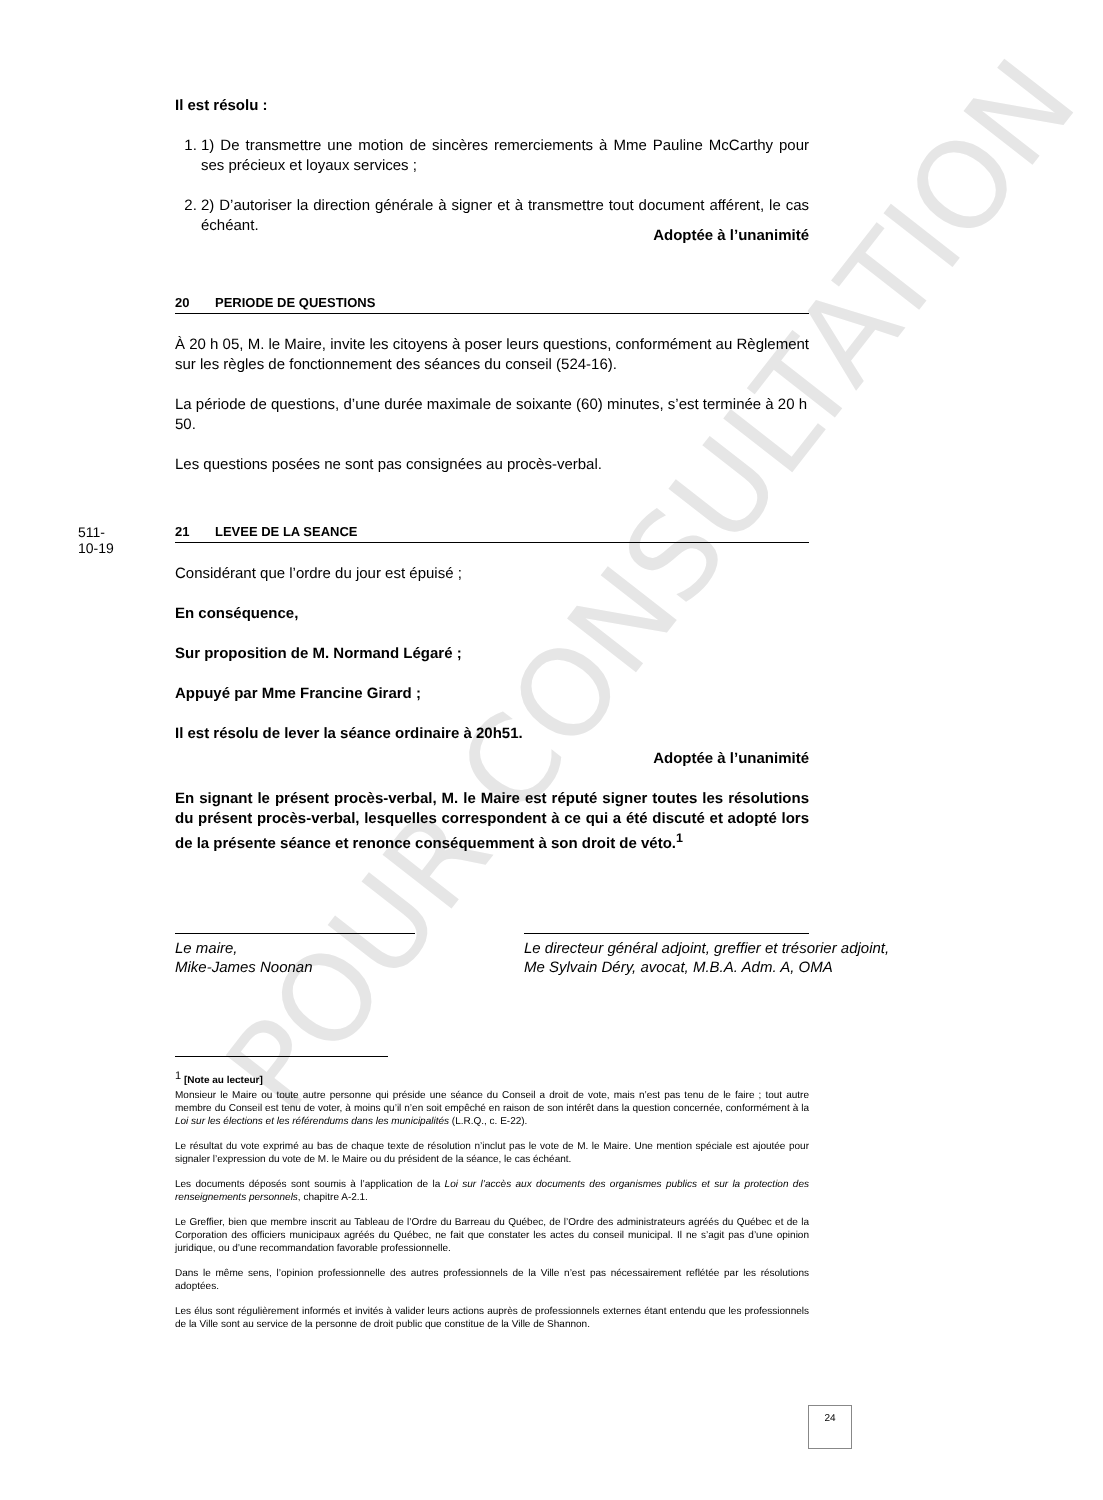POUR CONSULTATION
Il est résolu :
1. 1) De transmettre une motion de sincères remerciements à Mme Pauline McCarthy pour ses précieux et loyaux services ;
2. 2) D’autoriser la direction générale à signer et à transmettre tout document afférent, le cas échéant.
Adoptée à l’unanimité
20 PERIODE DE QUESTIONS
À 20 h 05, M. le Maire, invite les citoyens à poser leurs questions, conformément au Règlement sur les règles de fonctionnement des séances du conseil (524-16).
La période de questions, d’une durée maximale de soixante (60) minutes, s’est terminée à 20 h 50.
Les questions posées ne sont pas consignées au procès-verbal.
511-10-19 21 LEVEE DE LA SEANCE
Considérant que l’ordre du jour est épuisé ;
En conséquence,
Sur proposition de M. Normand Légaré ;
Appuyé par Mme Francine Girard ;
Il est résolu de lever la séance ordinaire à 20h51.
Adoptée à l’unanimité
En signant le présent procès-verbal, M. le Maire est réputé signer toutes les résolutions du présent procès-verbal, lesquelles correspondent à ce qui a été discuté et adopté lors de la présente séance et renonce conséquemment à son droit de véto.<sup>1</sup>
Le maire,
Mike-James Noonan
Le directeur général adjoint, greffier et trésorier adjoint,
Me Sylvain Déry, avocat, M.B.A. Adm. A, OMA
<sup>1</sup> [Note au lecteur]
Monsieur le Maire ou toute autre personne qui préside une séance du Conseil a droit de vote, mais n’est pas tenu de le faire ; tout autre membre du Conseil est tenu de voter, à moins qu’il n’en soit empêché en raison de son intérêt dans la question concernée, conformément à la Loi sur les élections et les référendums dans les municipalités (L.R.Q., c. E-22).
Le résultat du vote exprimé au bas de chaque texte de résolution n’inclut pas le vote de M. le Maire. Une mention spéciale est ajoutée pour signaler l’expression du vote de M. le Maire ou du président de la séance, le cas échéant.
Les documents déposés sont soumis à l’application de la Loi sur l’accès aux documents des organismes publics et sur la protection des renseignements personnels, chapitre A-2.1.
Le Greffier, bien que membre inscrit au Tableau de l’Ordre du Barreau du Québec, de l’Ordre des administrateurs agréés du Québec et de la Corporation des officiers municipaux agréés du Québec, ne fait que constater les actes du conseil municipal. Il ne s’agit pas d’une opinion juridique, ou d’une recommandation favorable professionnelle.
Dans le même sens, l’opinion professionnelle des autres professionnels de la Ville n’est pas nécessairement reflétée par les résolutions adoptées.
Les élus sont régulièrement informés et invités à valider leurs actions auprès de professionnels externes étant entendu que les professionnels de la Ville sont au service de la personne de droit public que constitue de la Ville de Shannon.
24